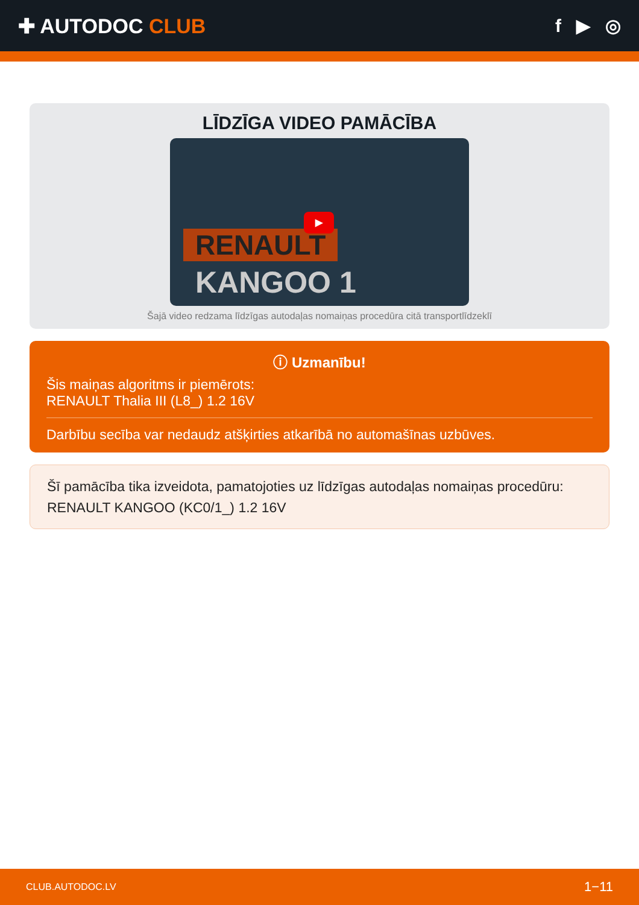✚ AUTODOC CLUB f ▶ ◎
LĪDZĪGA VIDEO PAMĀCĪBA
RENAULT
KANGOO 1
▶
Šajā video redzama līdzīgas autodaļas nomaiņas procedūra citā transportlīdzeklī
ⓘ Uzmanību!
Šis maiņas algoritms ir piemērots:
RENAULT Thalia III (L8_) 1.2 16V
Darbību secība var nedaudz atšķirties atkarībā no automašīnas uzbūves.
Šī pamācība tika izveidota, pamatojoties uz līdzīgas autodaļas nomaiņas procedūru:
RENAULT KANGOO (KC0/1_) 1.2 16V
CLUB.AUTODOC.LV 1−11